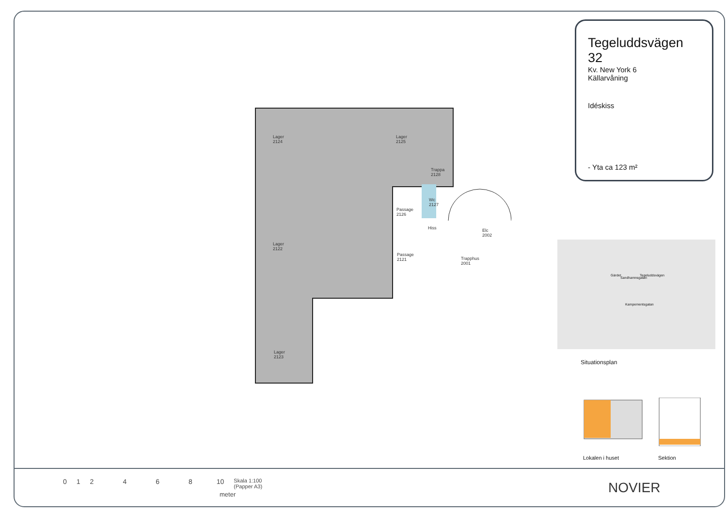Lager
2124
Lager
2125
Trappa
2128
Wc
2127
Passage
2126
Hiss
Elc
2002
Lager
2122
Passage
2121
Trapphus
2001
Lager
2123
Tegeluddsvägen 32
Kv. New York 6
Källarvåning
Idéskiss
- Yta ca 123 m²
Tegeluddsvägen Gärdet
Sandhamnsgatan
Kampementsgatan
Situationsplan
Lokalen i huset Sektion
012468 10 Skala 1:100
(Papper A3)
meter NOVIER